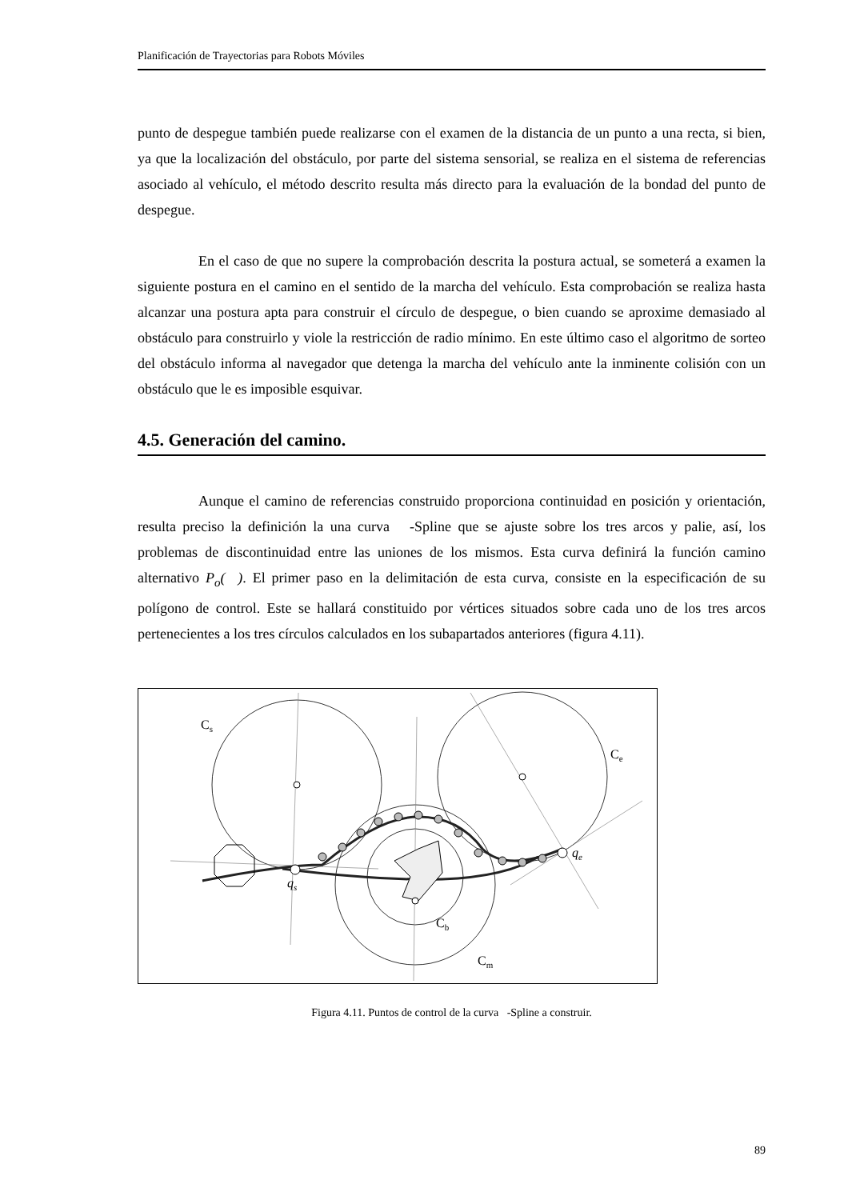Planificación de Trayectorias para Robots Móviles
punto de despegue también puede realizarse con el examen de la distancia de un punto a una recta, si bien, ya que la localización del obstáculo, por parte del sistema sensorial, se realiza en el sistema de referencias asociado al vehículo, el método descrito resulta más directo para la evaluación de la bondad del punto de despegue.
En el caso de que no supere la comprobación descrita la postura actual, se someterá a examen la siguiente postura en el camino en el sentido de la marcha del vehículo. Esta comprobación se realiza hasta alcanzar una postura apta para construir el círculo de despegue, o bien cuando se aproxime demasiado al obstáculo para construirlo y viole la restricción de radio mínimo. En este último caso el algoritmo de sorteo del obstáculo informa al navegador que detenga la marcha del vehículo ante la inminente colisión con un obstáculo que le es imposible esquivar.
4.5. Generación del camino.
Aunque el camino de referencias construido proporciona continuidad en posición y orientación, resulta preciso la definición la una curva -Spline que se ajuste sobre los tres arcos y palie, así, los problemas de discontinuidad entre las uniones de los mismos. Esta curva definirá la función camino alternativo P<sub>o</sub>( ). El primer paso en la delimitación de esta curva, consiste en la especificación de su polígono de control. Este se hallará constituido por vértices situados sobre cada uno de los tres arcos pertenecientes a los tres círculos calculados en los subapartados anteriores (figura 4.11).
Cs
Ce
Cb
Cm
qs
qe
Figura 4.11. Puntos de control de la curva -Spline a construir.
89